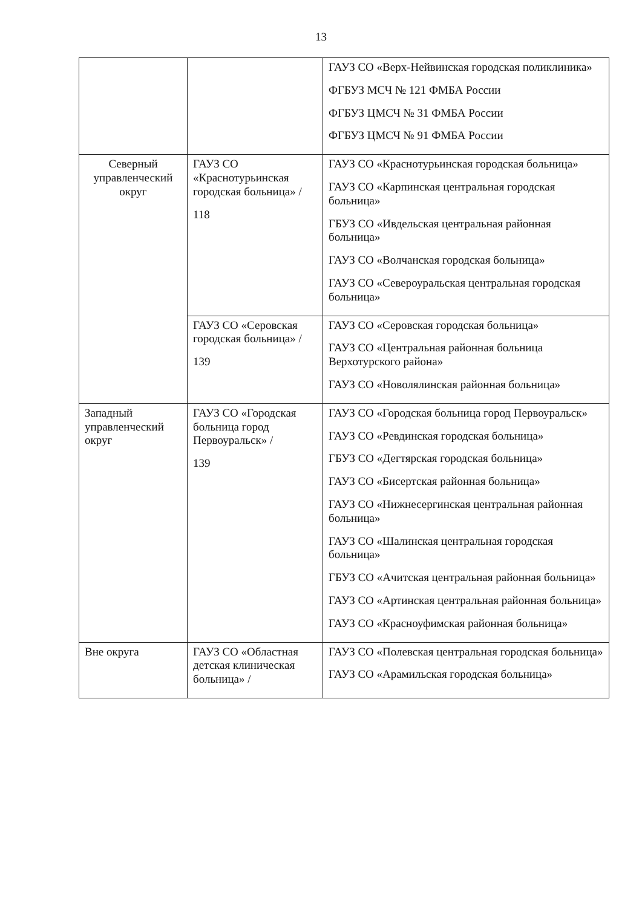13
| | | ГАУЗ СО «Верх-Нейвинская городская поликлиника» ФГБУЗ МСЧ № 121 ФМБА России ФГБУЗ ЦМСЧ № 31 ФМБА России ФГБУЗ ЦМСЧ № 91 ФМБА России |
| Северный управленческий округ | ГАУЗ СО «Краснотурьинская городская больница» / 118 | ГАУЗ СО «Краснотурьинская городская больница» ГАУЗ СО «Карпинская центральная городская больница» ГБУЗ СО «Ивдельская центральная районная больница» ГАУЗ СО «Волчанская городская больница» ГАУЗ СО «Североуральская центральная городская больница» |
| | ГАУЗ СО «Серовская городская больница» / 139 | ГАУЗ СО «Серовская городская больница» ГАУЗ СО «Центральная районная больница Верхотурского района» ГАУЗ СО «Новолялинская районная больница» |
| Западный управленческий округ | ГАУЗ СО «Городская больница город Первоуральск» / 139 | ГАУЗ СО «Городская больница город Первоуральск» ГАУЗ СО «Ревдинская городская больница» ГБУЗ СО «Дегтярская городская больница» ГАУЗ СО «Бисертская районная больница» ГАУЗ СО «Нижнесергинская центральная районная больница» ГАУЗ СО «Шалинская центральная городская больница» ГБУЗ СО «Ачитская центральная районная больница» ГАУЗ СО «Артинская центральная районная больница» ГАУЗ СО «Красноуфимская районная больница» |
| Вне округа | ГАУЗ СО «Областная детская клиническая больница» / | ГАУЗ СО «Полевская центральная городская больница» ГАУЗ СО «Арамильская городская больница» |